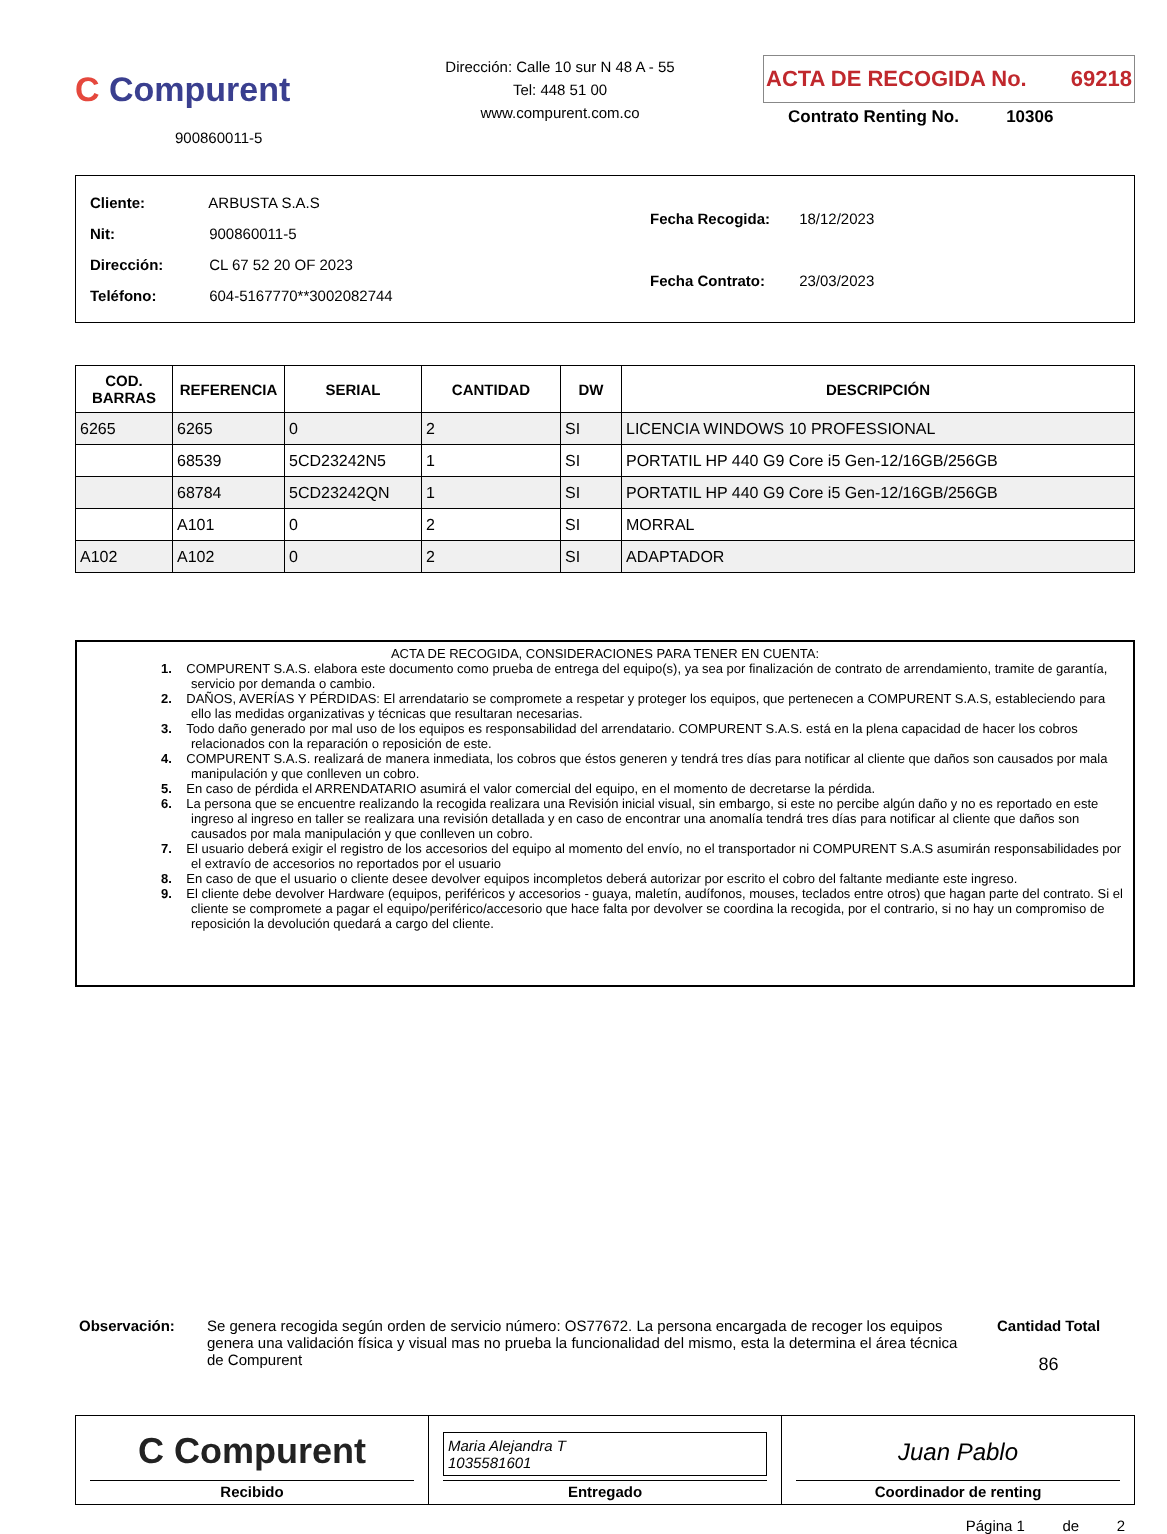C Compurent
900860011-5
Dirección: Calle 10 sur N 48 A - 55
Tel: 448 51 00
www.compurent.com.co
ACTA DE RECOGIDA No. 69218
Contrato Renting No. 10306
| Cliente: ARBUSTA S.A.S |
| Nit: 900860011-5 |
| Dirección: CL 67 52 20 OF 2023 |
| Teléfono: 604-5167770**3002082744 |
| Fecha Recogida: 18/12/2023 |
| Fecha Contrato: 23/03/2023 |
| COD. BARRAS | REFERENCIA | SERIAL | CANTIDAD | DW | DESCRIPCIÓN |
| --- | --- | --- | --- | --- | --- |
| 6265 | 6265 | 0 | 2 | SI | LICENCIA WINDOWS 10 PROFESSIONAL |
| | 68539 | 5CD23242N5 | 1 | SI | PORTATIL HP 440 G9 Core i5 Gen-12/16GB/256GB |
| | 68784 | 5CD23242QN | 1 | SI | PORTATIL HP 440 G9 Core i5 Gen-12/16GB/256GB |
| | A101 | 0 | 2 | SI | MORRAL |
| A102 | A102 | 0 | 2 | SI | ADAPTADOR |
ACTA DE RECOGIDA, CONSIDERACIONES PARA TENER EN CUENTA:
1. COMPURENT S.A.S. elabora este documento como prueba de entrega del equipo(s), ya sea por finalización de contrato de arrendamiento, tramite de garantía, servicio por demanda o cambio.
2. DAÑOS, AVERÍAS Y PÉRDIDAS: El arrendatario se compromete a respetar y proteger los equipos, que pertenecen a COMPURENT S.A.S, estableciendo para ello las medidas organizativas y técnicas que resultaran necesarias.
3. Todo daño generado por mal uso de los equipos es responsabilidad del arrendatario. COMPURENT S.A.S. está en la plena capacidad de hacer los cobros relacionados con la reparación o reposición de este.
4. COMPURENT S.A.S. realizará de manera inmediata, los cobros que éstos generen y tendrá tres días para notificar al cliente que daños son causados por mala manipulación y que conlleven un cobro.
5. En caso de pérdida el ARRENDATARIO asumirá el valor comercial del equipo, en el momento de decretarse la pérdida.
6. La persona que se encuentre realizando la recogida realizara una Revisión inicial visual, sin embargo, si este no percibe algún daño y no es reportado en este ingreso al ingreso en taller se realizara una revisión detallada y en caso de encontrar una anomalía tendrá tres días para notificar al cliente que daños son causados por mala manipulación y que conlleven un cobro.
7. El usuario deberá exigir el registro de los accesorios del equipo al momento del envío, no el transportador ni COMPURENT S.A.S asumirán responsabilidades por el extravío de accesorios no reportados por el usuario
8. En caso de que el usuario o cliente desee devolver equipos incompletos deberá autorizar por escrito el cobro del faltante mediante este ingreso.
9. El cliente debe devolver Hardware (equipos, periféricos y accesorios - guaya, maletín, audífonos, mouses, teclados entre otros) que hagan parte del contrato. Si el cliente se compromete a pagar el equipo/periférico/accesorio que hace falta por devolver se coordina la recogida, por el contrario, si no hay un compromiso de reposición la devolución quedará a cargo del cliente.
Observación: Se genera recogida según orden de servicio número: OS77672. La persona encargada de recoger los equipos genera una validación física y visual mas no prueba la funcionalidad del mismo, esta la determina el área técnica de Compurent
Cantidad Total
86
C Compurent
Recibido
Maria Alejandra T
1035581601
Entregado
Juan Pablo
Coordinador de renting
Página 1 de 2